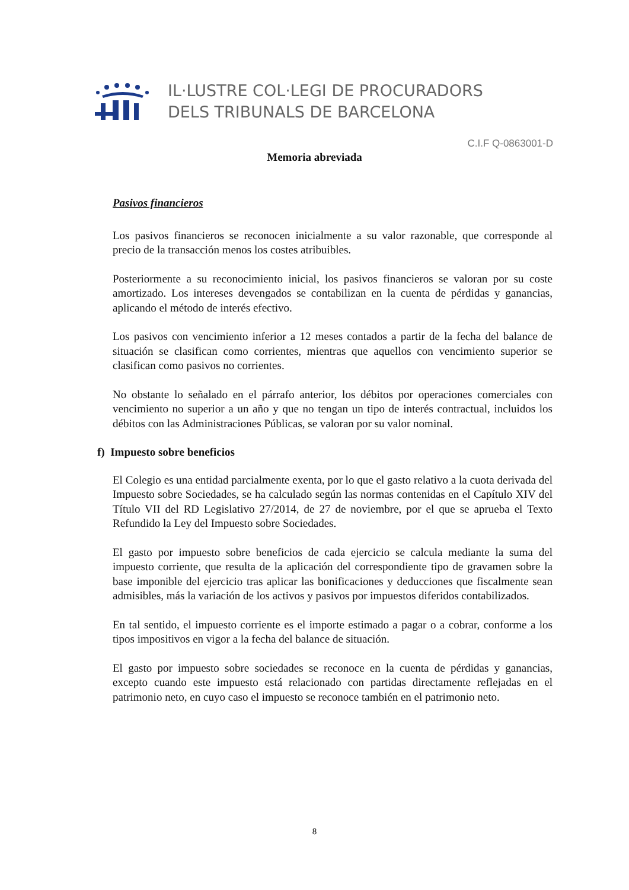IL·LUSTRE COL·LEGI DE PROCURADORS
DELS TRIBUNALS DE BARCELONA
C.I.F Q-0863001-D
Memoria abreviada
Pasivos financieros
Los pasivos financieros se reconocen inicialmente a su valor razonable, que corresponde al precio de la transacción menos los costes atribuibles.
Posteriormente a su reconocimiento inicial, los pasivos financieros se valoran por su coste amortizado. Los intereses devengados se contabilizan en la cuenta de pérdidas y ganancias, aplicando el método de interés efectivo.
Los pasivos con vencimiento inferior a 12 meses contados a partir de la fecha del balance de situación se clasifican como corrientes, mientras que aquellos con vencimiento superior se clasifican como pasivos no corrientes.
No obstante lo señalado en el párrafo anterior, los débitos por operaciones comerciales con vencimiento no superior a un año y que no tengan un tipo de interés contractual, incluidos los débitos con las Administraciones Públicas, se valoran por su valor nominal.
f) Impuesto sobre beneficios
El Colegio es una entidad parcialmente exenta, por lo que el gasto relativo a la cuota derivada del Impuesto sobre Sociedades, se ha calculado según las normas contenidas en el Capítulo XIV del Título VII del RD Legislativo 27/2014, de 27 de noviembre, por el que se aprueba el Texto Refundido la Ley del Impuesto sobre Sociedades.
El gasto por impuesto sobre beneficios de cada ejercicio se calcula mediante la suma del impuesto corriente, que resulta de la aplicación del correspondiente tipo de gravamen sobre la base imponible del ejercicio tras aplicar las bonificaciones y deducciones que fiscalmente sean admisibles, más la variación de los activos y pasivos por impuestos diferidos contabilizados.
En tal sentido, el impuesto corriente es el importe estimado a pagar o a cobrar, conforme a los tipos impositivos en vigor a la fecha del balance de situación.
El gasto por impuesto sobre sociedades se reconoce en la cuenta de pérdidas y ganancias, excepto cuando este impuesto está relacionado con partidas directamente reflejadas en el patrimonio neto, en cuyo caso el impuesto se reconoce también en el patrimonio neto.
8